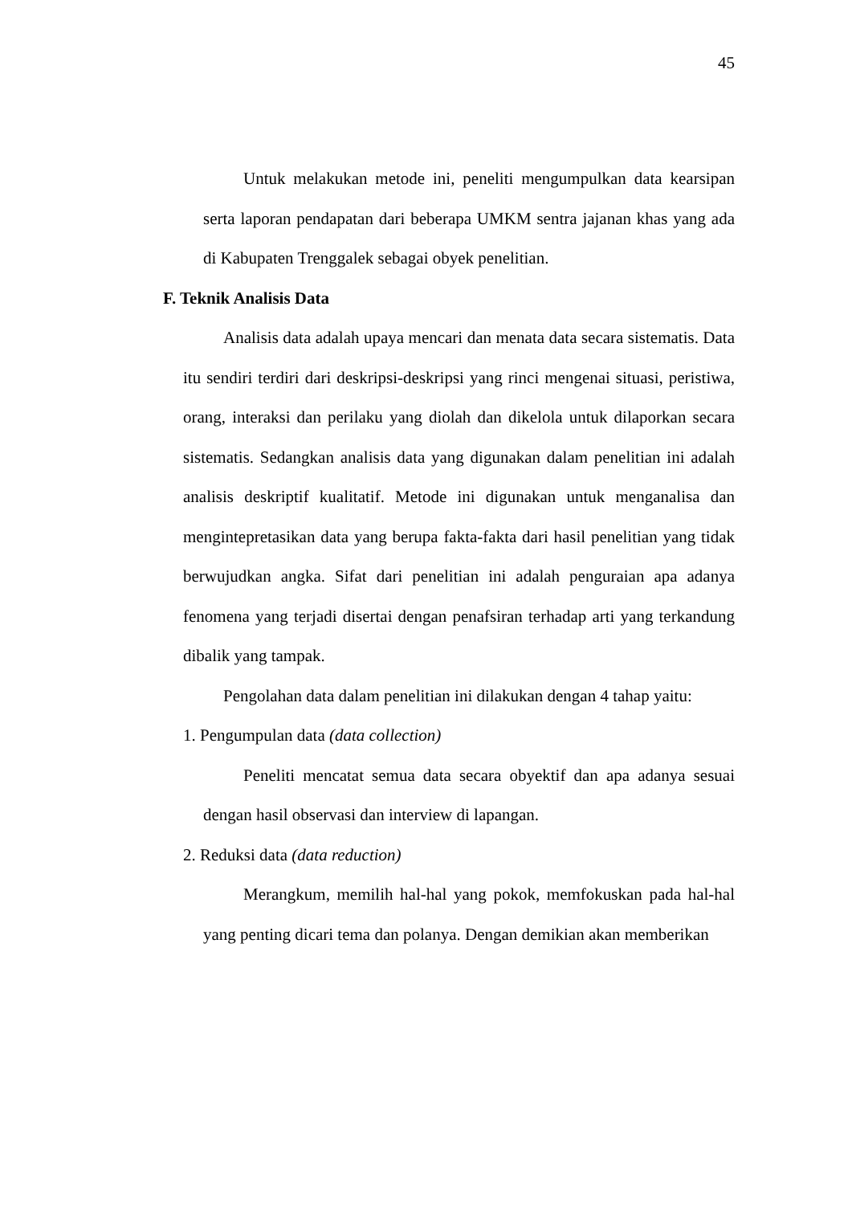45
Untuk melakukan metode ini, peneliti mengumpulkan data kearsipan serta laporan pendapatan dari beberapa UMKM sentra jajanan khas yang ada di Kabupaten Trenggalek sebagai obyek penelitian.
F. Teknik Analisis Data
Analisis data adalah upaya mencari dan menata data secara sistematis. Data itu sendiri terdiri dari deskripsi-deskripsi yang rinci mengenai situasi, peristiwa, orang, interaksi dan perilaku yang diolah dan dikelola untuk dilaporkan secara sistematis. Sedangkan analisis data yang digunakan dalam penelitian ini adalah analisis deskriptif kualitatif. Metode ini digunakan untuk menganalisa dan mengintepretasikan data yang berupa fakta-fakta dari hasil penelitian yang tidak berwujudkan angka. Sifat dari penelitian ini adalah penguraian apa adanya fenomena yang terjadi disertai dengan penafsiran terhadap arti yang terkandung dibalik yang tampak.
Pengolahan data dalam penelitian ini dilakukan dengan 4 tahap yaitu:
1. Pengumpulan data (data collection)
Peneliti mencatat semua data secara obyektif dan apa adanya sesuai dengan hasil observasi dan interview di lapangan.
2. Reduksi data (data reduction)
Merangkum, memilih hal-hal yang pokok, memfokuskan pada hal-hal yang penting dicari tema dan polanya. Dengan demikian akan memberikan